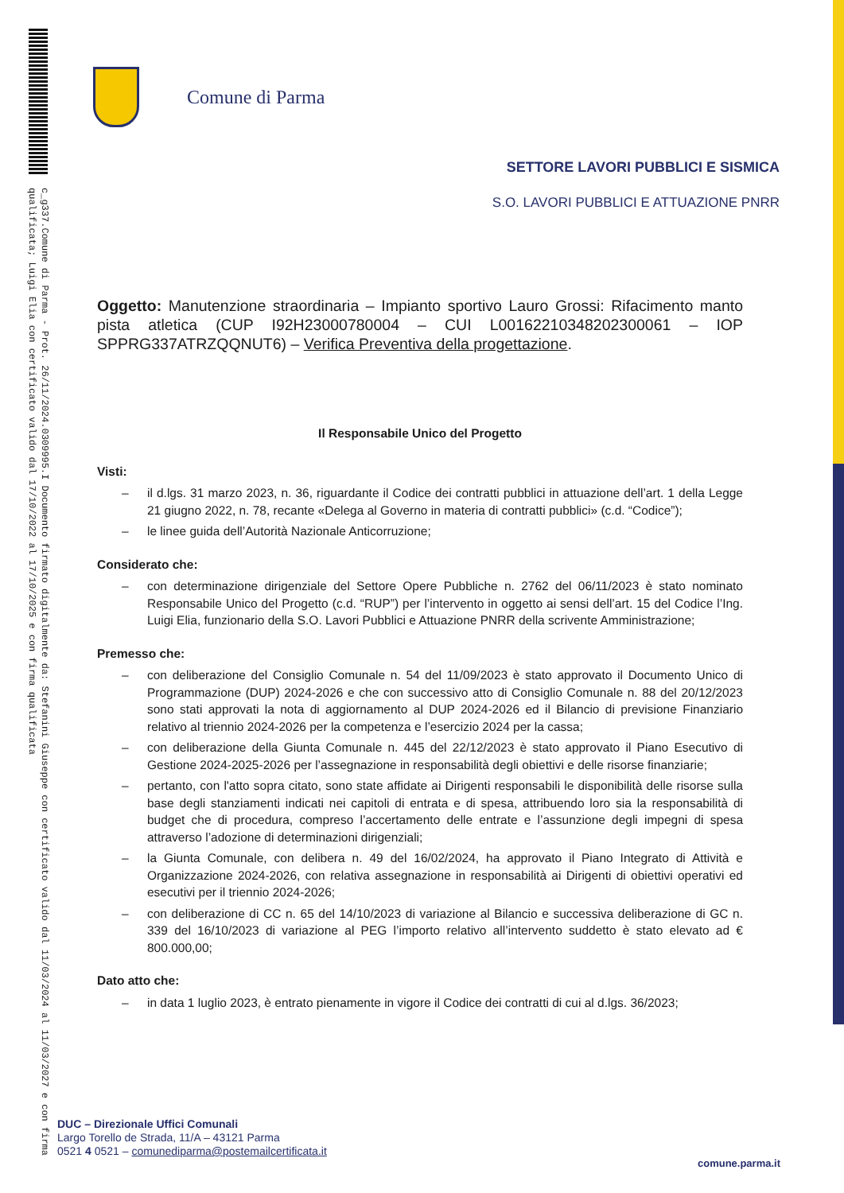c_g337.Comune di Parma - Prot. 26/11/2024.0309995.I Documento firmato digitalmente da: Stefanini Giuseppe con certificato valido dal 11/03/2024 al 11/03/2027 e con firma qualificata; Luigi Elia con certificato valido dal 17/10/2022 al 17/10/2025 e con firma qualificata
Comune di Parma
SETTORE LAVORI PUBBLICI E SISMICA
S.O. LAVORI PUBBLICI E ATTUAZIONE PNRR
Oggetto: Manutenzione straordinaria – Impianto sportivo Lauro Grossi: Rifacimento manto pista atletica (CUP I92H23000780004 – CUI L00162210348202300061 – IOP SPPRG337ATRZQQNUT6) – Verifica Preventiva della progettazione.
Il Responsabile Unico del Progetto
Visti:
– il d.lgs. 31 marzo 2023, n. 36, riguardante il Codice dei contratti pubblici in attuazione dell’art. 1 della Legge 21 giugno 2022, n. 78, recante «Delega al Governo in materia di contratti pubblici» (c.d. “Codice”);
– le linee guida dell’Autorità Nazionale Anticorruzione;
Considerato che:
– con determinazione dirigenziale del Settore Opere Pubbliche n. 2762 del 06/11/2023 è stato nominato Responsabile Unico del Progetto (c.d. “RUP”) per l’intervento in oggetto ai sensi dell’art. 15 del Codice l’Ing. Luigi Elia, funzionario della S.O. Lavori Pubblici e Attuazione PNRR della scrivente Amministrazione;
Premesso che:
– con deliberazione del Consiglio Comunale n. 54 del 11/09/2023 è stato approvato il Documento Unico di Programmazione (DUP) 2024-2026 e che con successivo atto di Consiglio Comunale n. 88 del 20/12/2023 sono stati approvati la nota di aggiornamento al DUP 2024-2026 ed il Bilancio di previsione Finanziario relativo al triennio 2024-2026 per la competenza e l’esercizio 2024 per la cassa;
– con deliberazione della Giunta Comunale n. 445 del 22/12/2023 è stato approvato il Piano Esecutivo di Gestione 2024-2025-2026 per l’assegnazione in responsabilità degli obiettivi e delle risorse finanziarie;
– pertanto, con l'atto sopra citato, sono state affidate ai Dirigenti responsabili le disponibilità delle risorse sulla base degli stanziamenti indicati nei capitoli di entrata e di spesa, attribuendo loro sia la responsabilità di budget che di procedura, compreso l’accertamento delle entrate e l’assunzione degli impegni di spesa attraverso l’adozione di determinazioni dirigenziali;
– la Giunta Comunale, con delibera n. 49 del 16/02/2024, ha approvato il Piano Integrato di Attività e Organizzazione 2024-2026, con relativa assegnazione in responsabilità ai Dirigenti di obiettivi operativi ed esecutivi per il triennio 2024-2026;
– con deliberazione di CC n. 65 del 14/10/2023 di variazione al Bilancio e successiva deliberazione di GC n. 339 del 16/10/2023 di variazione al PEG l’importo relativo all’intervento suddetto è stato elevato ad € 800.000,00;
Dato atto che:
– in data 1 luglio 2023, è entrato pienamente in vigore il Codice dei contratti di cui al d.lgs. 36/2023;
DUC – Direzionale Uffici Comunali
Largo Torello de Strada, 11/A – 43121 Parma
0521 4 0521 – comunediparma@postemailcertificata.it
comune.parma.it